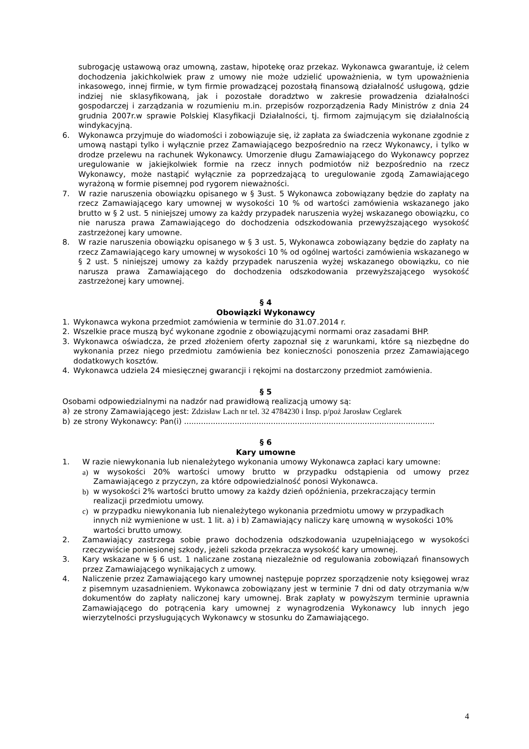subrogację ustawową oraz umowną, zastaw, hipotekę oraz przekaz. Wykonawca gwarantuje, iż celem dochodzenia jakichkolwiek praw z umowy nie może udzielić upoważnienia, w tym upoważnienia inkasowego, innej firmie, w tym firmie prowadzącej pozostałą finansową działalność usługową, gdzie indziej nie sklasyfikowaną, jak i pozostałe doradztwo w zakresie prowadzenia działalności gospodarczej i zarządzania w rozumieniu m.in. przepisów rozporządzenia Rady Ministrów z dnia 24 grudnia 2007r.w sprawie Polskiej Klasyfikacji Działalności, tj. firmom zajmującym się działalnością windykacyjną.
6. Wykonawca przyjmuje do wiadomości i zobowiązuje się, iż zapłata za świadczenia wykonane zgodnie z umową nastąpi tylko i wyłącznie przez Zamawiającego bezpośrednio na rzecz Wykonawcy, i tylko w drodze przelewu na rachunek Wykonawcy. Umorzenie długu Zamawiającego do Wykonawcy poprzez uregulowanie w jakiejkolwiek formie na rzecz innych podmiotów niż bezpośrednio na rzecz Wykonawcy, może nastąpić wyłącznie za poprzedzającą to uregulowanie zgodą Zamawiającego wyrażoną w formie pisemnej pod rygorem nieważności.
7. W razie naruszenia obowiązku opisanego w § 3ust. 5 Wykonawca zobowiązany będzie do zapłaty na rzecz Zamawiającego kary umownej w wysokości 10 % od wartości zamówienia wskazanego jako brutto w § 2 ust. 5 niniejszej umowy za każdy przypadek naruszenia wyżej wskazanego obowiązku, co nie narusza prawa Zamawiającego do dochodzenia odszkodowania przewyższającego wysokość zastrzeżonej kary umowne.
8. W razie naruszenia obowiązku opisanego w § 3 ust. 5, Wykonawca zobowiązany będzie do zapłaty na rzecz Zamawiającego kary umownej w wysokości 10 % od ogólnej wartości zamówienia wskazanego w § 2 ust. 5 niniejszej umowy za każdy przypadek naruszenia wyżej wskazanego obowiązku, co nie narusza prawa Zamawiającego do dochodzenia odszkodowania przewyższającego wysokość zastrzeżonej kary umownej.
§ 4
Obowiązki Wykonawcy
1. Wykonawca wykona przedmiot zamówienia w terminie do 31.07.2014 r.
2. Wszelkie prace muszą być wykonane zgodnie z obowiązującymi normami oraz zasadami BHP.
3. Wykonawca oświadcza, że przed złożeniem oferty zapoznał się z warunkami, które są niezbędne do wykonania przez niego przedmiotu zamówienia bez konieczności ponoszenia przez Zamawiającego dodatkowych kosztów.
4. Wykonawca udziela 24 miesięcznej gwarancji i rękojmi na dostarczony przedmiot zamówienia.
§ 5
Osobami odpowiedzialnymi na nadzór nad prawidłową realizacją umowy są:
a) ze strony Zamawiającego jest: Zdzisław Lach nr tel. 32 4784230 i Insp. p/poż Jarosław Ceglarek
b) ze strony Wykonawcy: Pan(i) ........................................................................................................
§ 6
Kary umowne
1. W razie niewykonania lub nienależytego wykonania umowy Wykonawca zapłaci kary umowne:
a) w wysokości 20% wartości umowy brutto w przypadku odstąpienia od umowy przez Zamawiającego z przyczyn, za które odpowiedzialność ponosi Wykonawca.
b) w wysokości 2% wartości brutto umowy za każdy dzień opóźnienia, przekraczający termin realizacji przedmiotu umowy.
c) w przypadku niewykonania lub nienależytego wykonania przedmiotu umowy w przypadkach innych niż wymienione w ust. 1 lit. a) i b) Zamawiający naliczy karę umowną w wysokości 10% wartości brutto umowy.
2. Zamawiający zastrzega sobie prawo dochodzenia odszkodowania uzupełniającego w wysokości rzeczywiście poniesionej szkody, jeżeli szkoda przekracza wysokość kary umownej.
3. Kary wskazane w § 6 ust. 1 naliczane zostaną niezależnie od regulowania zobowiązań finansowych przez Zamawiającego wynikających z umowy.
4. Naliczenie przez Zamawiającego kary umownej następuje poprzez sporządzenie noty księgowej wraz z pisemnym uzasadnieniem. Wykonawca zobowiązany jest w terminie 7 dni od daty otrzymania w/w dokumentów do zapłaty naliczonej kary umownej. Brak zapłaty w powyższym terminie uprawnia Zamawiającego do potrącenia kary umownej z wynagrodzenia Wykonawcy lub innych jego wierzytelności przysługujących Wykonawcy w stosunku do Zamawiającego.
4